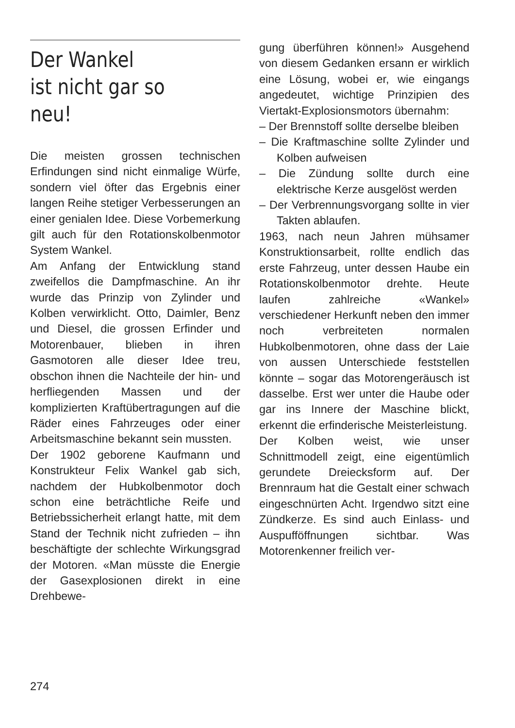Der Wankel
ist nicht gar so
neu!
Die meisten grossen technischen Erfindungen sind nicht einmalige Würfe, sondern viel öfter das Ergebnis einer langen Reihe stetiger Verbesserungen an einer genialen Idee. Diese Vorbemerkung gilt auch für den Rotationskolbenmotor System Wankel.
Am Anfang der Entwicklung stand zweifellos die Dampfmaschine. An ihr wurde das Prinzip von Zylinder und Kolben verwirklicht. Otto, Daimler, Benz und Diesel, die grossen Erfinder und Motorenbauer, blieben in ihren Gasmotoren alle dieser Idee treu, obschon ihnen die Nachteile der hin- und herfliegenden Massen und der komplizierten Kraftübertragungen auf die Räder eines Fahrzeuges oder einer Arbeitsmaschine bekannt sein mussten.
Der 1902 geborene Kaufmann und Konstrukteur Felix Wankel gab sich, nachdem der Hubkolbenmotor doch schon eine beträchtliche Reife und Betriebssicherheit erlangt hatte, mit dem Stand der Technik nicht zufrieden – ihn beschäftigte der schlechte Wirkungsgrad der Motoren. «Man müsste die Energie der Gasexplosionen direkt in eine Drehbewe-
gung überführen können!» Ausgehend von diesem Gedanken ersann er wirklich eine Lösung, wobei er, wie eingangs angedeutet, wichtige Prinzipien des Viertakt-Explosionsmotors übernahm:
– Der Brennstoff sollte derselbe bleiben
– Die Kraftmaschine sollte Zylinder und Kolben aufweisen
– Die Zündung sollte durch eine elektrische Kerze ausgelöst werden
– Der Verbrennungsvorgang sollte in vier Takten ablaufen.
1963, nach neun Jahren mühsamer Konstruktionsarbeit, rollte endlich das erste Fahrzeug, unter dessen Haube ein Rotationskolbenmotor drehte. Heute laufen zahlreiche «Wankel» verschiedener Herkunft neben den immer noch verbreiteten normalen Hubkolbenmotoren, ohne dass der Laie von aussen Unterschiede feststellen könnte – sogar das Motorengeräusch ist dasselbe. Erst wer unter die Haube oder gar ins Innere der Maschine blickt, erkennt die erfinderische Meisterleistung.
Der Kolben weist, wie unser Schnittmodell zeigt, eine eigentümlich gerundete Dreiecksform auf. Der Brennraum hat die Gestalt einer schwach eingeschnürten Acht. Irgendwo sitzt eine Zündkerze. Es sind auch Einlass- und Auspufföffnungen sichtbar. Was Motorenkenner freilich ver-
274